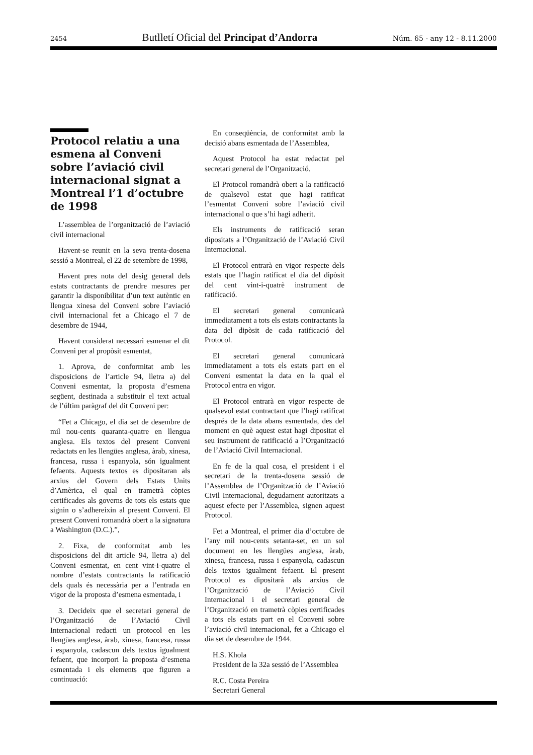2454 Butlletí Oficial del Principat d’Andorra Núm. 65 - any 12 - 8.11.2000
Protocol relatiu a una esmena al Conveni sobre l’aviació civil internacional signat a Montreal l’1 d’octubre de 1998
L’assemblea de l’organització de l’aviació civil internacional
Havent-se reunit en la seva trenta-dosena sessió a Montreal, el 22 de setembre de 1998,
Havent pres nota del desig general dels estats contractants de prendre mesures per garantir la disponibilitat d’un text autèntic en llengua xinesa del Conveni sobre l’aviació civil internacional fet a Chicago el 7 de desembre de 1944,
Havent considerat necessari esmenar el dit Conveni per al propòsit esmentat,
1. Aprova, de conformitat amb les disposicions de l’article 94, lletra a) del Conveni esmentat, la proposta d’esmena següent, destinada a substituir el text actual de l’últim paràgraf del dit Conveni per:
“Fet a Chicago, el dia set de desembre de mil nou-cents quaranta-quatre en llengua anglesa. Els textos del present Conveni redactats en les llengües anglesa, àrab, xinesa, francesa, russa i espanyola, són igualment fefaents. Aquests textos es dipositaran als arxius del Govern dels Estats Units d’Amèrica, el qual en trametrà còpies certificades als governs de tots els estats que signin o s’adhereixin al present Conveni. El present Conveni romandrà obert a la signatura a Washington (D.C.).”,
2. Fixa, de conformitat amb les disposicions del dit article 94, lletra a) del Conveni esmentat, en cent vint-i-quatre el nombre d’estats contractants la ratificació dels quals és necessària per a l’entrada en vigor de la proposta d’esmena esmentada, i
3. Decideix que el secretari general de l’Organització de l’Aviació Civil Internacional redacti un protocol en les llengües anglesa, àrab, xinesa, francesa, russa i espanyola, cadascun dels textos igualment fefaent, que incorpori la proposta d’esmena esmentada i els elements que figuren a continuació:
En conseqüència, de conformitat amb la decisió abans esmentada de l’Assemblea,
Aquest Protocol ha estat redactat pel secretari general de l’Organització.
El Protocol romandrà obert a la ratificació de qualsevol estat que hagi ratificat l’esmentat Conveni sobre l’aviació civil internacional o que s’hi hagi adherit.
Els instruments de ratificació seran dipositats a l’Organització de l’Aviació Civil Internacional.
El Protocol entrarà en vigor respecte dels estats que l’hagin ratificat el dia del dipòsit del cent vint-i-quatrè instrument de ratificació.
El secretari general comunicarà immediatament a tots els estats contractants la data del dipòsit de cada ratificació del Protocol.
El secretari general comunicarà immediatament a tots els estats part en el Conveni esmentat la data en la qual el Protocol entra en vigor.
El Protocol entrarà en vigor respecte de qualsevol estat contractant que l’hagi ratificat després de la data abans esmentada, des del moment en què aquest estat hagi dipositat el seu instrument de ratificació a l’Organització de l’Aviació Civil Internacional.
En fe de la qual cosa, el president i el secretari de la trenta-dosena sessió de l’Assemblea de l’Organització de l’Aviació Civil Internacional, degudament autoritzats a aquest efecte per l’Assemblea, signen aquest Protocol.
Fet a Montreal, el primer dia d’octubre de l’any mil nou-cents setanta-set, en un sol document en les llengües anglesa, àrab, xinesa, francesa, russa i espanyola, cadascun dels textos igualment fefaent. El present Protocol es dipositarà als arxius de l’Organització de l’Aviació Civil Internacional i el secretari general de l’Organització en trametrà còpies certificades a tots els estats part en el Conveni sobre l’aviació civil internacional, fet a Chicago el dia set de desembre de 1944.
H.S. Khola
President de la 32a sessió de l’Assemblea
R.C. Costa Pereira
Secretari General